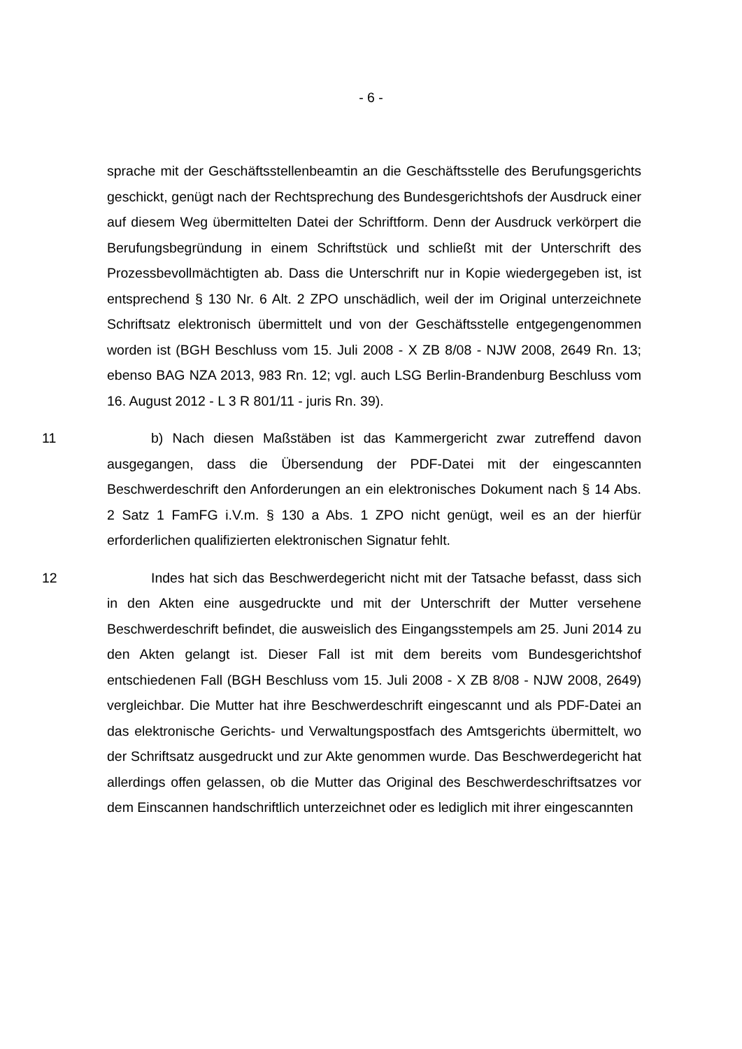- 6 -
sprache mit der Geschäftsstellenbeamtin an die Geschäftsstelle des Berufungs­gerichts geschickt, genügt nach der Rechtsprechung des Bundesgerichtshofs der Ausdruck einer auf diesem Weg übermittelten Datei der Schriftform. Denn der Ausdruck verkörpert die Berufungsbegründung in einem Schriftstück und schließt mit der Unterschrift des Prozessbevollmächtigten ab. Dass die Unter­schrift nur in Kopie wiedergegeben ist, ist entsprechend § 130 Nr. 6 Alt. 2 ZPO unschädlich, weil der im Original unterzeichnete Schriftsatz elektronisch über­mittelt und von der Geschäftsstelle entgegengenommen worden ist (BGH Be­schluss vom 15. Juli 2008 - X ZB 8/08 - NJW 2008, 2649 Rn. 13; ebenso BAG NZA 2013, 983 Rn. 12; vgl. auch LSG Berlin-Brandenburg Beschluss vom 16. August 2012 - L 3 R 801/11 - juris Rn. 39).
11 b) Nach diesen Maßstäben ist das Kammergericht zwar zutreffend davon ausgegangen, dass die Übersendung der PDF-Datei mit der eingescannten Beschwerdeschrift den Anforderungen an ein elektronisches Dokument nach § 14 Abs. 2 Satz 1 FamFG i.V.m. § 130 a Abs. 1 ZPO nicht genügt, weil es an der hierfür erforderlichen qualifizierten elektronischen Signatur fehlt.
12 Indes hat sich das Beschwerdegericht nicht mit der Tatsache befasst, dass sich in den Akten eine ausgedruckte und mit der Unterschrift der Mutter versehene Beschwerdeschrift befindet, die ausweislich des Eingangsstempels am 25. Juni 2014 zu den Akten gelangt ist. Dieser Fall ist mit dem bereits vom Bundesgerichtshof entschiedenen Fall (BGH Beschluss vom 15. Juli 2008 - X ZB 8/08 - NJW 2008, 2649) vergleichbar. Die Mutter hat ihre Beschwerde­schrift eingescannt und als PDF-Datei an das elektronische Gerichts- und Ver­waltungspostfach des Amtsgerichts übermittelt, wo der Schriftsatz ausgedruckt und zur Akte genommen wurde. Das Beschwerdegericht hat allerdings offen gelassen, ob die Mutter das Original des Beschwerdeschriftsatzes vor dem Ein­scannen handschriftlich unterzeichnet oder es lediglich mit ihrer eingescannten